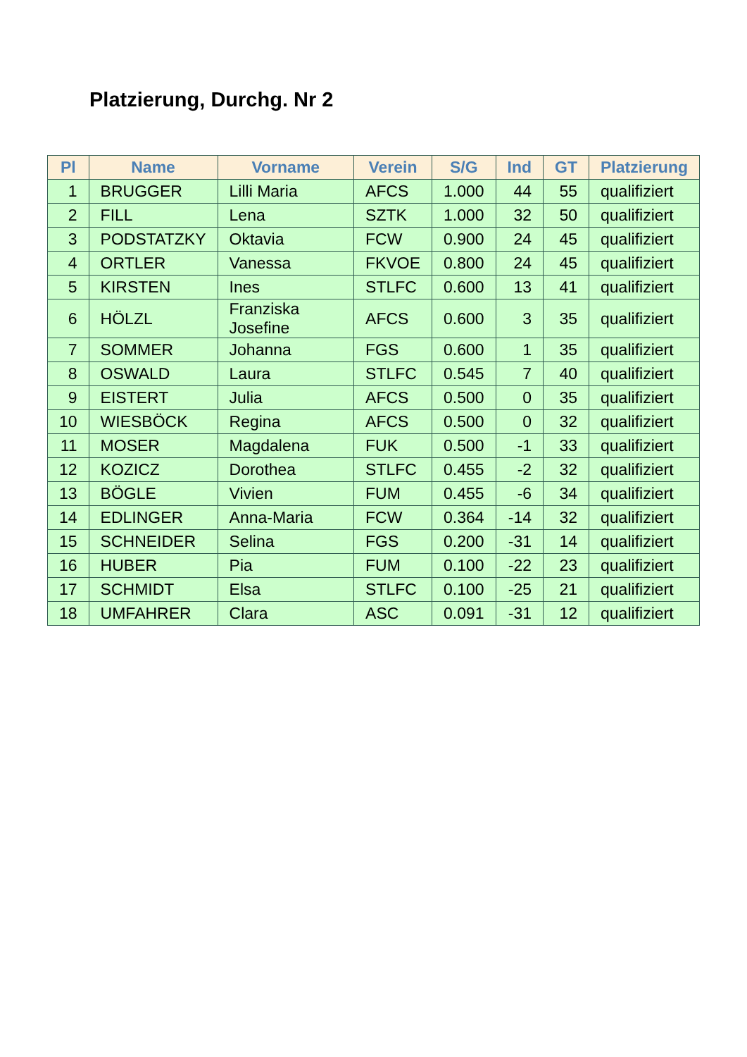Platzierung, Durchg. Nr 2
| Pl | Name | Vorname | Verein | S/G | Ind | GT | Platzierung |
| --- | --- | --- | --- | --- | --- | --- | --- |
| 1 | BRUGGER | Lilli Maria | AFCS | 1.000 | 44 | 55 | qualifiziert |
| 2 | FILL | Lena | SZTK | 1.000 | 32 | 50 | qualifiziert |
| 3 | PODSTATZKY | Oktavia | FCW | 0.900 | 24 | 45 | qualifiziert |
| 4 | ORTLER | Vanessa | FKVOE | 0.800 | 24 | 45 | qualifiziert |
| 5 | KIRSTEN | Ines | STLFC | 0.600 | 13 | 41 | qualifiziert |
| 6 | HÖLZL | Franziska Josefine | AFCS | 0.600 | 3 | 35 | qualifiziert |
| 7 | SOMMER | Johanna | FGS | 0.600 | 1 | 35 | qualifiziert |
| 8 | OSWALD | Laura | STLFC | 0.545 | 7 | 40 | qualifiziert |
| 9 | EISTERT | Julia | AFCS | 0.500 | 0 | 35 | qualifiziert |
| 10 | WIESBÖCK | Regina | AFCS | 0.500 | 0 | 32 | qualifiziert |
| 11 | MOSER | Magdalena | FUK | 0.500 | -1 | 33 | qualifiziert |
| 12 | KOZICZ | Dorothea | STLFC | 0.455 | -2 | 32 | qualifiziert |
| 13 | BÖGLE | Vivien | FUM | 0.455 | -6 | 34 | qualifiziert |
| 14 | EDLINGER | Anna-Maria | FCW | 0.364 | -14 | 32 | qualifiziert |
| 15 | SCHNEIDER | Selina | FGS | 0.200 | -31 | 14 | qualifiziert |
| 16 | HUBER | Pia | FUM | 0.100 | -22 | 23 | qualifiziert |
| 17 | SCHMIDT | Elsa | STLFC | 0.100 | -25 | 21 | qualifiziert |
| 18 | UMFAHRER | Clara | ASC | 0.091 | -31 | 12 | qualifiziert |